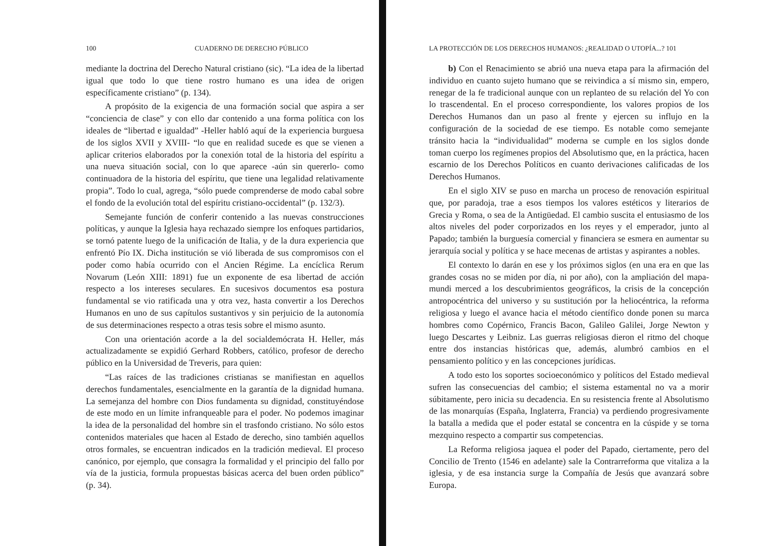100 CUADERNO DE DERECHO PÚBLICO
mediante la doctrina del Derecho Natural cristiano (sic). “La idea de la libertad igual que todo lo que tiene rostro humano es una idea de origen específicamente cristiano” (p. 134).
A propósito de la exigencia de una formación social que aspira a ser “conciencia de clase” y con ello dar contenido a una forma política con los ideales de “libertad e igualdad” -Heller habló aquí de la experiencia burguesa de los siglos XVII y XVIII- “lo que en realidad sucede es que se vienen a aplicar criterios elaborados por la conexión total de la historia del espíritu a una nueva situación social, con lo que aparece -aún sin quererlo- como continuadora de la historia del espíritu, que tiene una legalidad relativamente propia”. Todo lo cual, agrega, “sólo puede comprenderse de modo cabal sobre el fondo de la evolución total del espíritu cristiano-occidental” (p. 132/3).
Semejante función de conferir contenido a las nuevas construcciones políticas, y aunque la Iglesia haya rechazado siempre los enfoques partidarios, se tornó patente luego de la unificación de Italia, y de la dura experiencia que enfrentó Pío IX. Dicha institución se vió liberada de sus compromisos con el poder como había ocurrido con el Ancien Régime. La encíclica Rerum Novarum (León XIII: 1891) fue un exponente de esa libertad de acción respecto a los intereses seculares. En sucesivos documentos esa postura fundamental se vio ratificada una y otra vez, hasta convertir a los Derechos Humanos en uno de sus capítulos sustantivos y sin perjuicio de la autonomía de sus determinaciones respecto a otras tesis sobre el mismo asunto.
Con una orientación acorde a la del socialdemócrata H. Heller, más actualizadamente se expidió Gerhard Robbers, católico, profesor de derecho público en la Universidad de Treveris, para quien:
“Las raíces de las tradiciones cristianas se manifiestan en aquellos derechos fundamentales, esencialmente en la garantía de la dignidad humana. La semejanza del hombre con Dios fundamenta su dignidad, constituyéndose de este modo en un límite infranqueable para el poder. No podemos imaginar la idea de la personalidad del hombre sin el trasfondo cristiano. No sólo estos contenidos materiales que hacen al Estado de derecho, sino también aquellos otros formales, se encuentran indicados en la tradición medieval. El proceso canónico, por ejemplo, que consagra la formalidad y el principio del fallo por vía de la justicia, formula propuestas básicas acerca del buen orden público” (p. 34).
LA PROTECCIÓN DE LOS DERECHOS HUMANOS: ¿REALIDAD O UTOPÍA...? 101
b) Con el Renacimiento se abrió una nueva etapa para la afirmación del individuo en cuanto sujeto humano que se reivindica a sí mismo sin, empero, renegar de la fe tradicional aunque con un replanteo de su relación del Yo con lo trascendental. En el proceso correspondiente, los valores propios de los Derechos Humanos dan un paso al frente y ejercen su influjo en la configuración de la sociedad de ese tiempo. Es notable como semejante tránsito hacia la “individualidad” moderna se cumple en los siglos donde toman cuerpo los regímenes propios del Absolutismo que, en la práctica, hacen escarnio de los Derechos Políticos en cuanto derivaciones calificadas de los Derechos Humanos.
En el siglo XIV se puso en marcha un proceso de renovación espiritual que, por paradoja, trae a esos tiempos los valores estéticos y literarios de Grecia y Roma, o sea de la Antigüedad. El cambio suscita el entusiasmo de los altos niveles del poder corporizados en los reyes y el emperador, junto al Papado; también la burguesía comercial y financiera se esmera en aumentar su jerarquía social y política y se hace mecenas de artistas y aspirantes a nobles.
El contexto lo darán en ese y los próximos siglos (en una era en que las grandes cosas no se miden por día, ni por año), con la ampliación del mapa-mundi merced a los descubrimientos geográficos, la crisis de la concepción antropocéntrica del universo y su sustitución por la heliocéntrica, la reforma religiosa y luego el avance hacia el método científico donde ponen su marca hombres como Copérnico, Francis Bacon, Galileo Galilei, Jorge Newton y luego Descartes y Leibniz. Las guerras religiosas dieron el ritmo del choque entre dos instancias históricas que, además, alumbró cambios en el pensamiento político y en las concepciones jurídicas.
A todo esto los soportes socioeconómico y políticos del Estado medieval sufren las consecuencias del cambio; el sistema estamental no va a morir súbitamente, pero inicia su decadencia. En su resistencia frente al Absolutismo de las monarquías (España, Inglaterra, Francia) va perdiendo progresivamente la batalla a medida que el poder estatal se concentra en la cúspide y se torna mezquino respecto a compartir sus competencias.
La Reforma religiosa jaquea el poder del Papado, ciertamente, pero del Concilio de Trento (1546 en adelante) sale la Contrarreforma que vitaliza a la iglesia, y de esa instancia surge la Compañía de Jesús que avanzará sobre Europa.